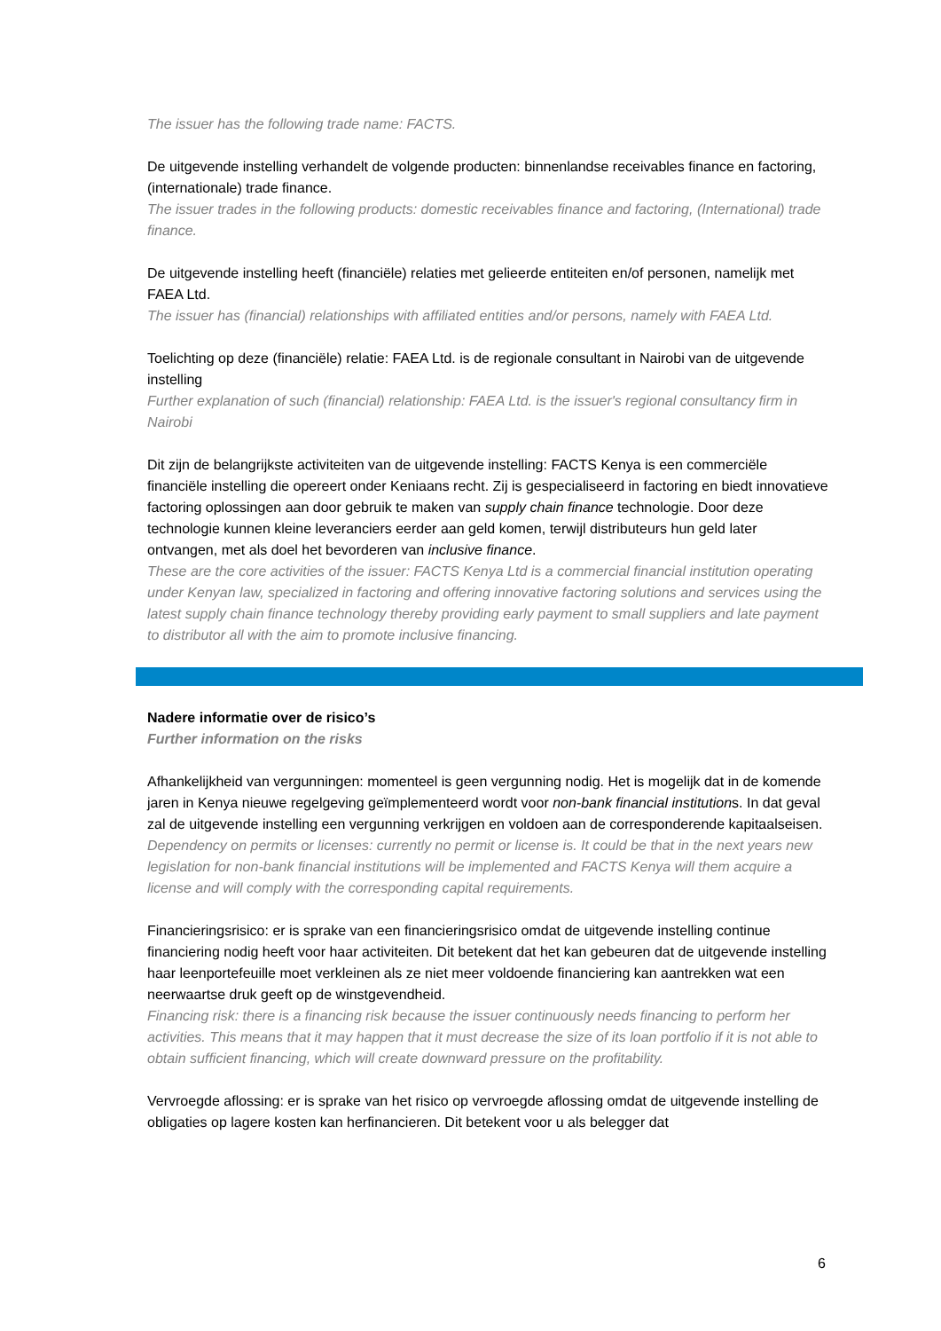The issuer has the following trade name: FACTS.
De uitgevende instelling verhandelt de volgende producten: binnenlandse receivables finance en factoring, (internationale) trade finance.
The issuer trades in the following products: domestic receivables finance and factoring, (International) trade finance.
De uitgevende instelling heeft (financiële) relaties met gelieerde entiteiten en/of personen, namelijk met FAEA Ltd.
The issuer has (financial) relationships with affiliated entities and/or persons, namely with FAEA Ltd.
Toelichting op deze (financiële) relatie: FAEA Ltd. is de regionale consultant in Nairobi van de uitgevende instelling
Further explanation of such (financial) relationship: FAEA Ltd. is the issuer's regional consultancy firm in Nairobi
Dit zijn de belangrijkste activiteiten van de uitgevende instelling: FACTS Kenya is een commerciële financiële instelling die opereert onder Keniaans recht. Zij is gespecialiseerd in factoring en biedt innovatieve factoring oplossingen aan door gebruik te maken van supply chain finance technologie. Door deze technologie kunnen kleine leveranciers eerder aan geld komen, terwijl distributeurs hun geld later ontvangen, met als doel het bevorderen van inclusive finance.
These are the core activities of the issuer: FACTS Kenya Ltd is a commercial financial institution operating under Kenyan law, specialized in factoring and offering innovative factoring solutions and services using the latest supply chain finance technology thereby providing early payment to small suppliers and late payment to distributor all with the aim to promote inclusive financing.
Nadere informatie over de risico’s
Further information on the risks
Afhankelijkheid van vergunningen: momenteel is geen vergunning nodig. Het is mogelijk dat in de komende jaren in Kenya nieuwe regelgeving geïmplementeerd wordt voor non-bank financial institutions. In dat geval zal de uitgevende instelling een vergunning verkrijgen en voldoen aan de corresponderende kapitaalseisen.
Dependency on permits or licenses: currently no permit or license is. It could be that in the next years new legislation for non-bank financial institutions will be implemented and FACTS Kenya will them acquire a license and will comply with the corresponding capital requirements.
Financieringsrisico: er is sprake van een financieringsrisico omdat de uitgevende instelling continue financiering nodig heeft voor haar activiteiten. Dit betekent dat het kan gebeuren dat de uitgevende instelling haar leenportefeuille moet verkleinen als ze niet meer voldoende financiering kan aantrekken wat een neerwaartse druk geeft op de winstgevendheid.
Financing risk: there is a financing risk because the issuer continuously needs financing to perform her activities. This means that it may happen that it must decrease the size of its loan portfolio if it is not able to obtain sufficient financing, which will create downward pressure on the profitability.
Vervroegde aflossing: er is sprake van het risico op vervroegde aflossing omdat de uitgevende instelling de obligaties op lagere kosten kan herfinancieren. Dit betekent voor u als belegger dat
6